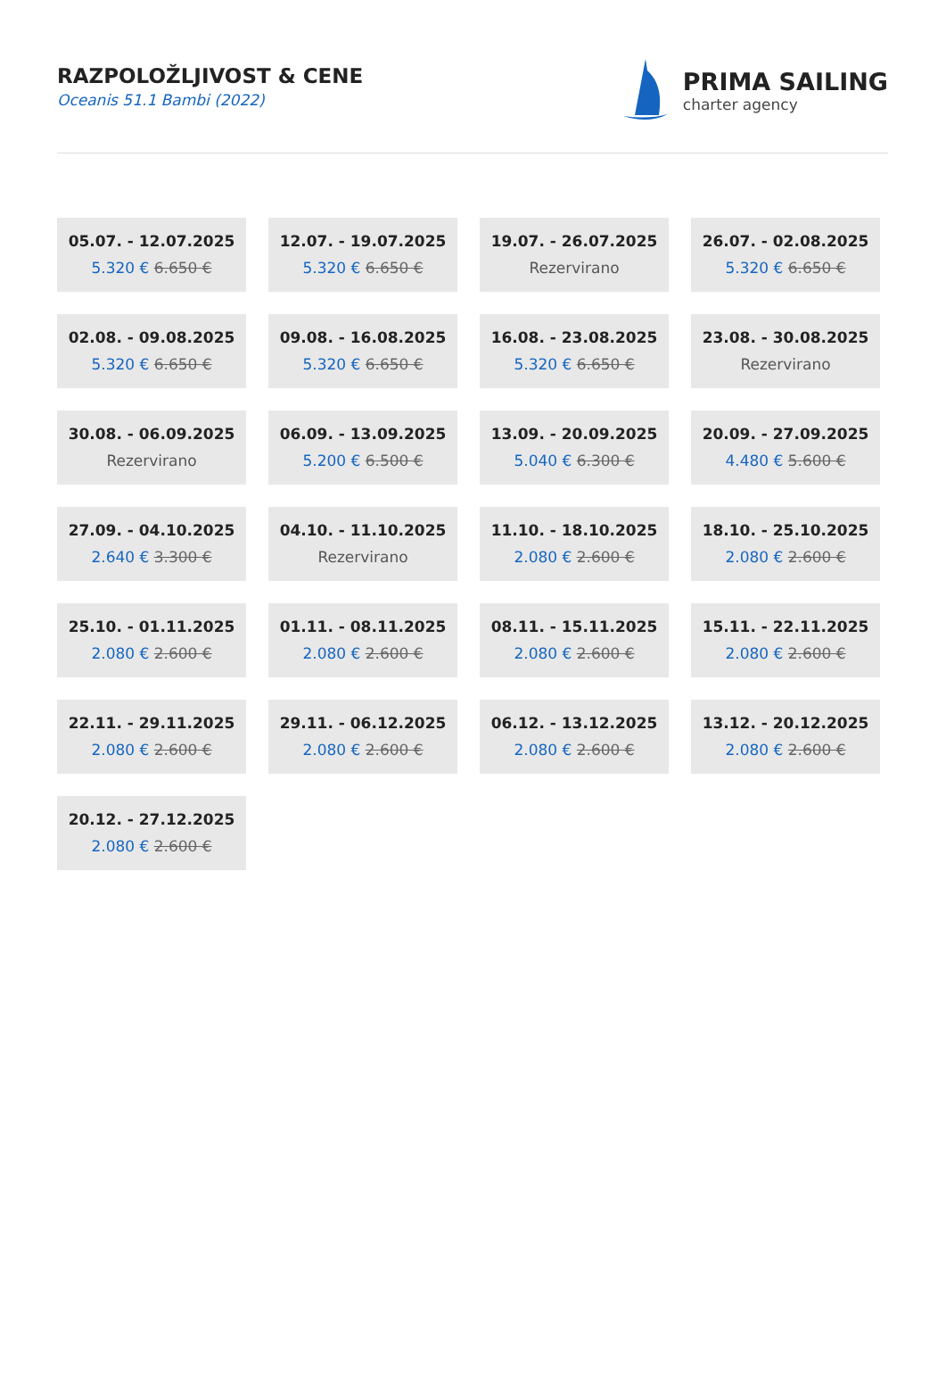RAZPOLOŽLJIVOST & CENE
Oceanis 51.1 Bambi (2022)
PRIMA SAILING
charter agency
05.07. - 12.07.2025
5.320 € 6.650 €
12.07. - 19.07.2025
5.320 € 6.650 €
19.07. - 26.07.2025
Rezervirano
26.07. - 02.08.2025
5.320 € 6.650 €
02.08. - 09.08.2025
5.320 € 6.650 €
09.08. - 16.08.2025
5.320 € 6.650 €
16.08. - 23.08.2025
5.320 € 6.650 €
23.08. - 30.08.2025
Rezervirano
30.08. - 06.09.2025
Rezervirano
06.09. - 13.09.2025
5.200 € 6.500 €
13.09. - 20.09.2025
5.040 € 6.300 €
20.09. - 27.09.2025
4.480 € 5.600 €
27.09. - 04.10.2025
2.640 € 3.300 €
04.10. - 11.10.2025
Rezervirano
11.10. - 18.10.2025
2.080 € 2.600 €
18.10. - 25.10.2025
2.080 € 2.600 €
25.10. - 01.11.2025
2.080 € 2.600 €
01.11. - 08.11.2025
2.080 € 2.600 €
08.11. - 15.11.2025
2.080 € 2.600 €
15.11. - 22.11.2025
2.080 € 2.600 €
22.11. - 29.11.2025
2.080 € 2.600 €
29.11. - 06.12.2025
2.080 € 2.600 €
06.12. - 13.12.2025
2.080 € 2.600 €
13.12. - 20.12.2025
2.080 € 2.600 €
20.12. - 27.12.2025
2.080 € 2.600 €